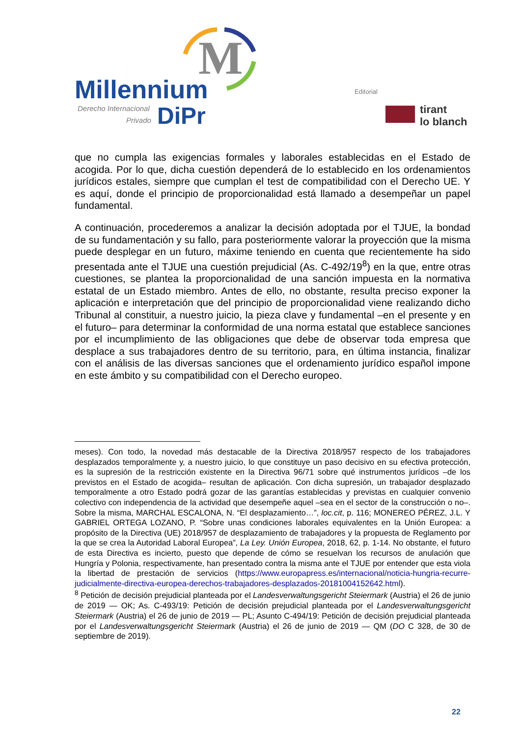M
Millennium
Derecho Internacional
Privado
DiPr
Editorial
tirant
lo blanch
que no cumpla las exigencias formales y laborales establecidas en el Estado de acogida. Por lo que, dicha cuestión dependerá de lo establecido en los ordenamientos jurídicos estales, siempre que cumplan el test de compatibilidad con el Derecho UE. Y es aquí, donde el principio de proporcionalidad está llamado a desempeñar un papel fundamental.
A continuación, procederemos a analizar la decisión adoptada por el TJUE, la bondad de su fundamentación y su fallo, para posteriormente valorar la proyección que la misma puede desplegar en un futuro, máxime teniendo en cuenta que recientemente ha sido presentada ante el TJUE una cuestión prejudicial (As. C-492/19<sup>8</sup>) en la que, entre otras cuestiones, se plantea la proporcionalidad de una sanción impuesta en la normativa estatal de un Estado miembro. Antes de ello, no obstante, resulta preciso exponer la aplicación e interpretación que del principio de proporcionalidad viene realizando dicho Tribunal al constituir, a nuestro juicio, la pieza clave y fundamental –en el presente y en el futuro– para determinar la conformidad de una norma estatal que establece sanciones por el incumplimiento de las obligaciones que debe de observar toda empresa que desplace a sus trabajadores dentro de su territorio, para, en última instancia, finalizar con el análisis de las diversas sanciones que el ordenamiento jurídico español impone en este ámbito y su compatibilidad con el Derecho europeo.
meses). Con todo, la novedad más destacable de la Directiva 2018/957 respecto de los trabajadores desplazados temporalmente y, a nuestro juicio, lo que constituye un paso decisivo en su efectiva protección, es la supresión de la restricción existente en la Directiva 96/71 sobre qué instrumentos jurídicos –de los previstos en el Estado de acogida– resultan de aplicación. Con dicha supresión, un trabajador desplazado temporalmente a otro Estado podrá gozar de las garantías establecidas y previstas en cualquier convenio colectivo con independencia de la actividad que desempeñe aquel –sea en el sector de la construcción o no–. Sobre la misma, MARCHAL ESCALONA, N. “El desplazamiento…”, loc.cit, p. 116; MONEREO PÉREZ, J.L. Y GABRIEL ORTEGA LOZANO, P. “Sobre unas condiciones laborales equivalentes en la Unión Europea: a propósito de la Directiva (UE) 2018/957 de desplazamiento de trabajadores y la propuesta de Reglamento por la que se crea la Autoridad Laboral Europea”, La Ley. Unión Europea, 2018, 62, p. 1-14. No obstante, el futuro de esta Directiva es incierto, puesto que depende de cómo se resuelvan los recursos de anulación que Hungría y Polonia, respectivamente, han presentado contra la misma ante el TJUE por entender que esta viola la libertad de prestación de servicios (https://www.europapress.es/internacional/noticia-hungria-recurre-judicialmente-directiva-europea-derechos-trabajadores-desplazados-20181004152642.html).
<sup>8</sup> Petición de decisión prejudicial planteada por el Landesverwaltungsgericht Steiermark (Austria) el 26 de junio de 2019 — OK; As. C-493/19: Petición de decisión prejudicial planteada por el Landesverwaltungsgericht Steiermark (Austria) el 26 de junio de 2019 — PL; Asunto C-494/19: Petición de decisión prejudicial planteada por el Landesverwaltungsgericht Steiermark (Austria) el 26 de junio de 2019 — QM (DO C 328, de 30 de septiembre de 2019).
22